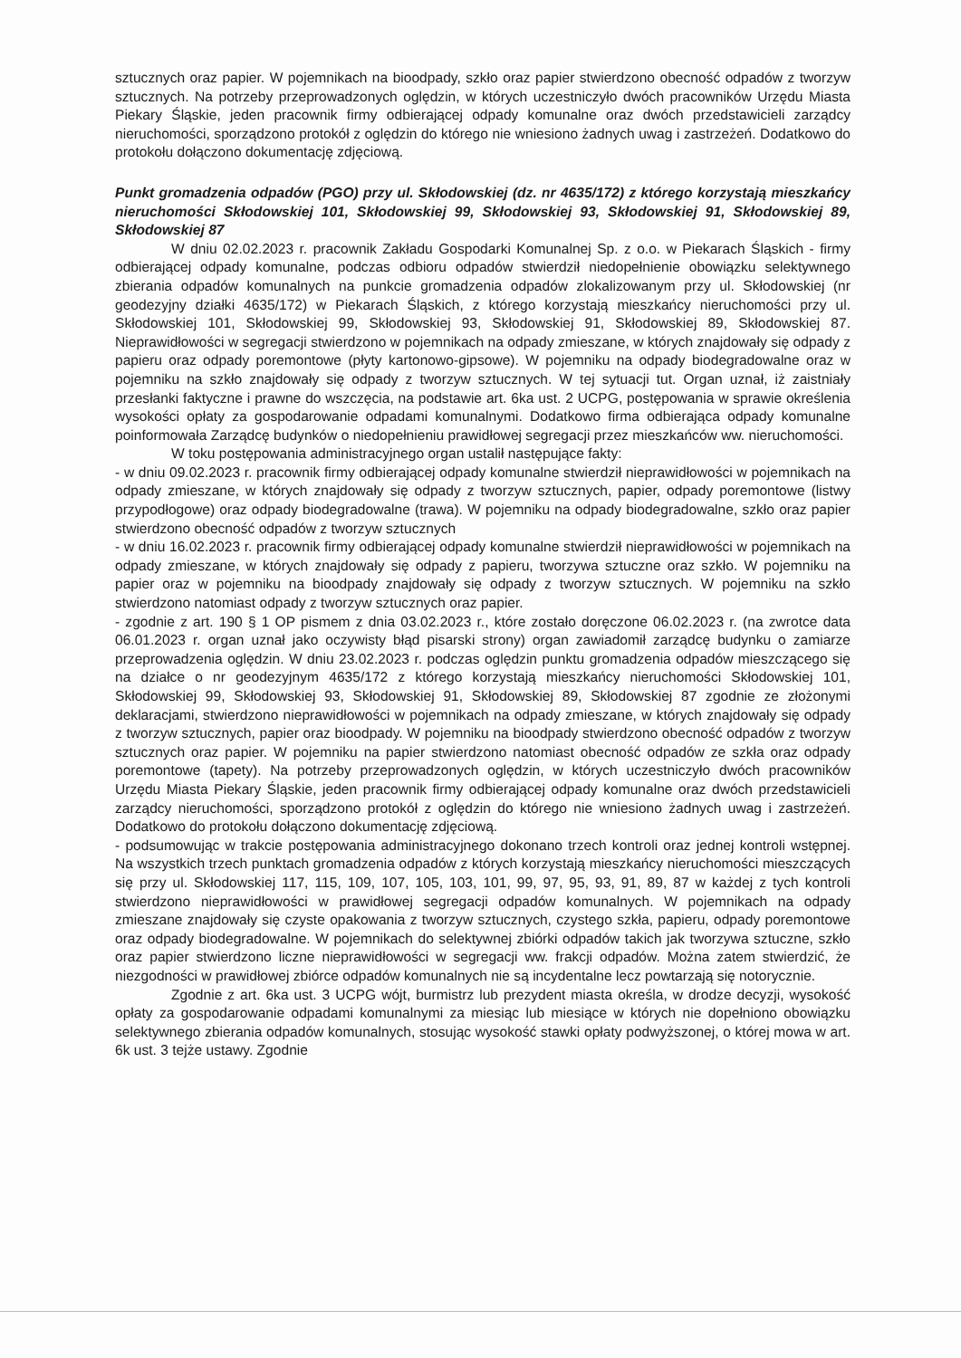sztucznych oraz papier. W pojemnikach na bioodpady, szkło oraz papier stwierdzono obecność odpadów z tworzyw sztucznych. Na potrzeby przeprowadzonych oględzin, w których uczestniczyło dwóch pracowników Urzędu Miasta Piekary Śląskie, jeden pracownik firmy odbierającej odpady komunalne oraz dwóch przedstawicieli zarządcy nieruchomości, sporządzono protokół z oględzin do którego nie wniesiono żadnych uwag i zastrzeżeń. Dodatkowo do protokołu dołączono dokumentację zdjęciową.
Punkt gromadzenia odpadów (PGO) przy ul. Skłodowskiej (dz. nr 4635/172) z którego korzystają mieszkańcy nieruchomości Skłodowskiej 101, Skłodowskiej 99, Skłodowskiej 93, Skłodowskiej 91, Skłodowskiej 89, Skłodowskiej 87
W dniu 02.02.2023 r. pracownik Zakładu Gospodarki Komunalnej Sp. z o.o. w Piekarach Śląskich - firmy odbierającej odpady komunalne, podczas odbioru odpadów stwierdził niedopełnienie obowiązku selektywnego zbierania odpadów komunalnych na punkcie gromadzenia odpadów zlokalizowanym przy ul. Skłodowskiej (nr geodezyjny działki 4635/172) w Piekarach Śląskich, z którego korzystają mieszkańcy nieruchomości przy ul. Skłodowskiej 101, Skłodowskiej 99, Skłodowskiej 93, Skłodowskiej 91, Skłodowskiej 89, Skłodowskiej 87. Nieprawidłowości w segregacji stwierdzono w pojemnikach na odpady zmieszane, w których znajdowały się odpady z papieru oraz odpady poremontowe (płyty kartonowo-gipsowe). W pojemniku na odpady biodegradowalne oraz w pojemniku na szkło znajdowały się odpady z tworzyw sztucznych. W tej sytuacji tut. Organ uznał, iż zaistniały przesłanki faktyczne i prawne do wszczęcia, na podstawie art. 6ka ust. 2 UCPG, postępowania w sprawie określenia wysokości opłaty za gospodarowanie odpadami komunalnymi. Dodatkowo firma odbierająca odpady komunalne poinformowała Zarządcę budynków o niedopełnieniu prawidłowej segregacji przez mieszkańców ww. nieruchomości.
W toku postępowania administracyjnego organ ustalił następujące fakty:
- w dniu 09.02.2023 r. pracownik firmy odbierającej odpady komunalne stwierdził nieprawidłowości w pojemnikach na odpady zmieszane, w których znajdowały się odpady z tworzyw sztucznych, papier, odpady poremontowe (listwy przypodłogowe) oraz odpady biodegradowalne (trawa). W pojemniku na odpady biodegradowalne, szkło oraz papier stwierdzono obecność odpadów z tworzyw sztucznych
- w dniu 16.02.2023 r. pracownik firmy odbierającej odpady komunalne stwierdził nieprawidłowości w pojemnikach na odpady zmieszane, w których znajdowały się odpady z papieru, tworzywa sztuczne oraz szkło. W pojemniku na papier oraz w pojemniku na bioodpady znajdowały się odpady z tworzyw sztucznych. W pojemniku na szkło stwierdzono natomiast odpady z tworzyw sztucznych oraz papier.
- zgodnie z art. 190 § 1 OP pismem z dnia 03.02.2023 r., które zostało doręczone 06.02.2023 r. (na zwrotce data 06.01.2023 r. organ uznał jako oczywisty błąd pisarski strony) organ zawiadomił zarządcę budynku o zamiarze przeprowadzenia oględzin. W dniu 23.02.2023 r. podczas oględzin punktu gromadzenia odpadów mieszczącego się na działce o nr geodezyjnym 4635/172 z którego korzystają mieszkańcy nieruchomości Skłodowskiej 101, Skłodowskiej 99, Skłodowskiej 93, Skłodowskiej 91, Skłodowskiej 89, Skłodowskiej 87 zgodnie ze złożonymi deklaracjami, stwierdzono nieprawidłowości w pojemnikach na odpady zmieszane, w których znajdowały się odpady z tworzyw sztucznych, papier oraz bioodpady. W pojemniku na bioodpady stwierdzono obecność odpadów z tworzyw sztucznych oraz papier. W pojemniku na papier stwierdzono natomiast obecność odpadów ze szkła oraz odpady poremontowe (tapety). Na potrzeby przeprowadzonych oględzin, w których uczestniczyło dwóch pracowników Urzędu Miasta Piekary Śląskie, jeden pracownik firmy odbierającej odpady komunalne oraz dwóch przedstawicieli zarządcy nieruchomości, sporządzono protokół z oględzin do którego nie wniesiono żadnych uwag i zastrzeżeń. Dodatkowo do protokołu dołączono dokumentację zdjęciową.
- podsumowując w trakcie postępowania administracyjnego dokonano trzech kontroli oraz jednej kontroli wstępnej. Na wszystkich trzech punktach gromadzenia odpadów z których korzystają mieszkańcy nieruchomości mieszczących się przy ul. Skłodowskiej 117, 115, 109, 107, 105, 103, 101, 99, 97, 95, 93, 91, 89, 87 w każdej z tych kontroli stwierdzono nieprawidłowości w prawidłowej segregacji odpadów komunalnych. W pojemnikach na odpady zmieszane znajdowały się czyste opakowania z tworzyw sztucznych, czystego szkła, papieru, odpady poremontowe oraz odpady biodegradowalne. W pojemnikach do selektywnej zbiórki odpadów takich jak tworzywa sztuczne, szkło oraz papier stwierdzono liczne nieprawidłowości w segregacji ww. frakcji odpadów. Można zatem stwierdzić, że niezgodności w prawidłowej zbiórce odpadów komunalnych nie są incydentalne lecz powtarzają się notorycznie.
Zgodnie z art. 6ka ust. 3 UCPG wójt, burmistrz lub prezydent miasta określa, w drodze decyzji, wysokość opłaty za gospodarowanie odpadami komunalnymi za miesiąc lub miesiące w których nie dopełniono obowiązku selektywnego zbierania odpadów komunalnych, stosując wysokość stawki opłaty podwyższonej, o której mowa w art. 6k ust. 3 tejże ustawy. Zgodnie